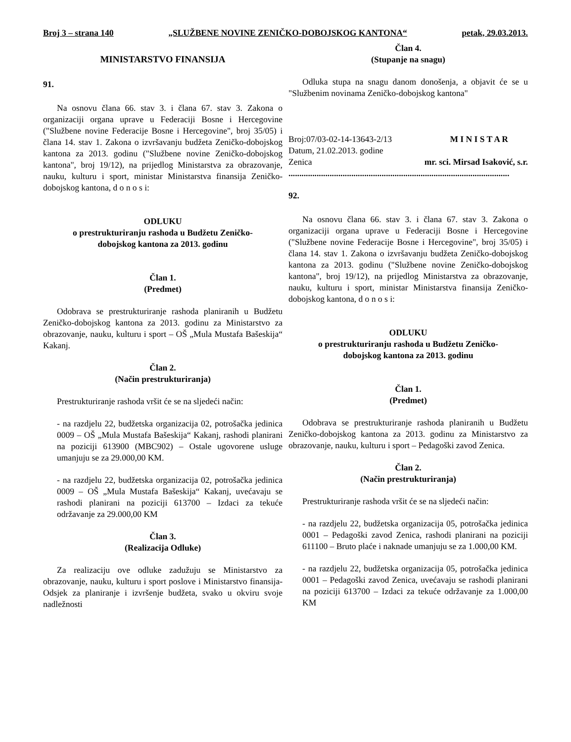Broj 3 – strana 140 „SLUŽBENE NOVINE ZENIČKO-DOBOJSKOG KANTONA“petak, 29.03.2013.
MINISTARSTVO FINANSIJA
91.
Na osnovu člana 66. stav 3. i člana 67. stav 3. Zakona o organizaciji organa uprave u Federaciji Bosne i Hercegovine ("Službene novine Federacije Bosne i Hercegovine", broj 35/05) i člana 14. stav 1. Zakona o izvršavanju budžeta Zeničko-dobojskog kantona za 2013. godinu ("Službene novine Zeničko-dobojskog kantona", broj 19/12), na prijedlog Ministarstva za obrazovanje, nauku, kulturu i sport, ministar Ministarstva finansija Zeničko-dobojskog kantona, d o n o s i:
ODLUKU
o prestrukturiranju rashoda u Budžetu Zeničko-
dobojskog kantona za 2013. godinu
Član 1.
(Predmet)
Odobrava se prestrukturiranje rashoda planiranih u Budžetu Zeničko-dobojskog kantona za 2013. godinu za Ministarstvo za obrazovanje, nauku, kulturu i sport – OŠ „Mula Mustafa Bašeskija“ Kakanj.
Član 2.
(Način prestrukturiranja)
Prestrukturiranje rashoda vršit će se na sljedeći način:
- na razdjelu 22, budžetska organizacija 02, potrošačka jedinica 0009 – OŠ „Mula Mustafa Bašeskija“ Kakanj, rashodi planirani na poziciji 613900 (MBC902) – Ostale ugovorene usluge umanjuju se za 29.000,00 KM.
- na razdjelu 22, budžetska organizacija 02, potrošačka jedinica 0009 – OŠ „Mula Mustafa Bašeskija“ Kakanj, uvećavaju se rashodi planirani na poziciji 613700 – Izdaci za tekuće održavanje za 29.000,00 KM
Član 3.
(Realizacija Odluke)
Za realizaciju ove odluke zadužuju se Ministarstvo za obrazovanje, nauku, kulturu i sport poslove i Ministarstvo finansija-Odsjek za planiranje i izvršenje budžeta, svako u okviru svoje nadležnosti
Član 4.
(Stupanje na snagu)
Odluka stupa na snagu danom donošenja, a objavit će se u "Službenim novinama Zeničko-dobojskog kantona"
Broj:07/03-02-14-13643-2/13 M I N I S T A R
Datum, 21.02.2013. godine
Zenica mr. sci. Mirsad Isaković, s.r.
......................................................................................................
92.
Na osnovu člana 66. stav 3. i člana 67. stav 3. Zakona o organizaciji organa uprave u Federaciji Bosne i Hercegovine ("Službene novine Federacije Bosne i Hercegovine", broj 35/05) i člana 14. stav 1. Zakona o izvršavanju budžeta Zeničko-dobojskog kantona za 2013. godinu ("Službene novine Zeničko-dobojskog kantona", broj 19/12), na prijedlog Ministarstva za obrazovanje, nauku, kulturu i sport, ministar Ministarstva finansija Zeničko-dobojskog kantona, d o n o s i:
ODLUKU
o prestrukturiranju rashoda u Budžetu Zeničko-
dobojskog kantona za 2013. godinu
Član 1.
(Predmet)
Odobrava se prestrukturiranje rashoda planiranih u Budžetu Zeničko-dobojskog kantona za 2013. godinu za Ministarstvo za obrazovanje, nauku, kulturu i sport – Pedagoški zavod Zenica.
Član 2.
(Način prestrukturiranja)
Prestrukturiranje rashoda vršit će se na sljedeći način:
- na razdjelu 22, budžetska organizacija 05, potrošačka jedinica 0001 – Pedagoški zavod Zenica, rashodi planirani na poziciji 611100 – Bruto plaće i naknade umanjuju se za 1.000,00 KM.
- na razdjelu 22, budžetska organizacija 05, potrošačka jedinica 0001 – Pedagoški zavod Zenica, uvećavaju se rashodi planirani na poziciji 613700 – Izdaci za tekuće održavanje za 1.000,00 KM